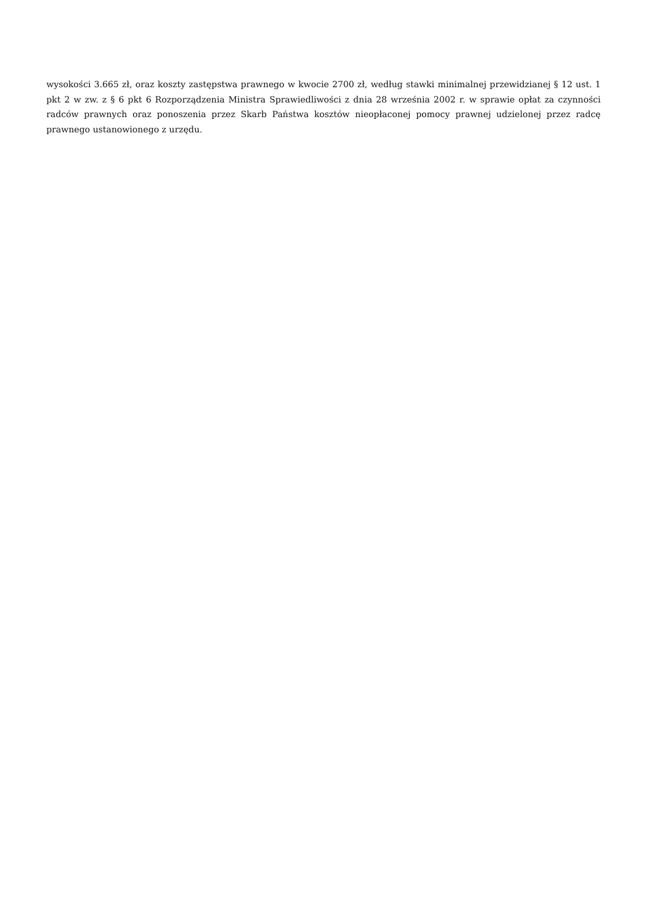wysokości 3.665 zł, oraz koszty zastępstwa prawnego w kwocie 2700 zł, według stawki minimalnej przewidzianej § 12 ust. 1 pkt 2 w zw. z § 6 pkt 6 Rozporządzenia Ministra Sprawiedliwości z dnia 28 września 2002 r. w sprawie opłat za czynności radców prawnych oraz ponoszenia przez Skarb Państwa kosztów nieopłaconej pomocy prawnej udzielonej przez radcę prawnego ustanowionego z urzędu.